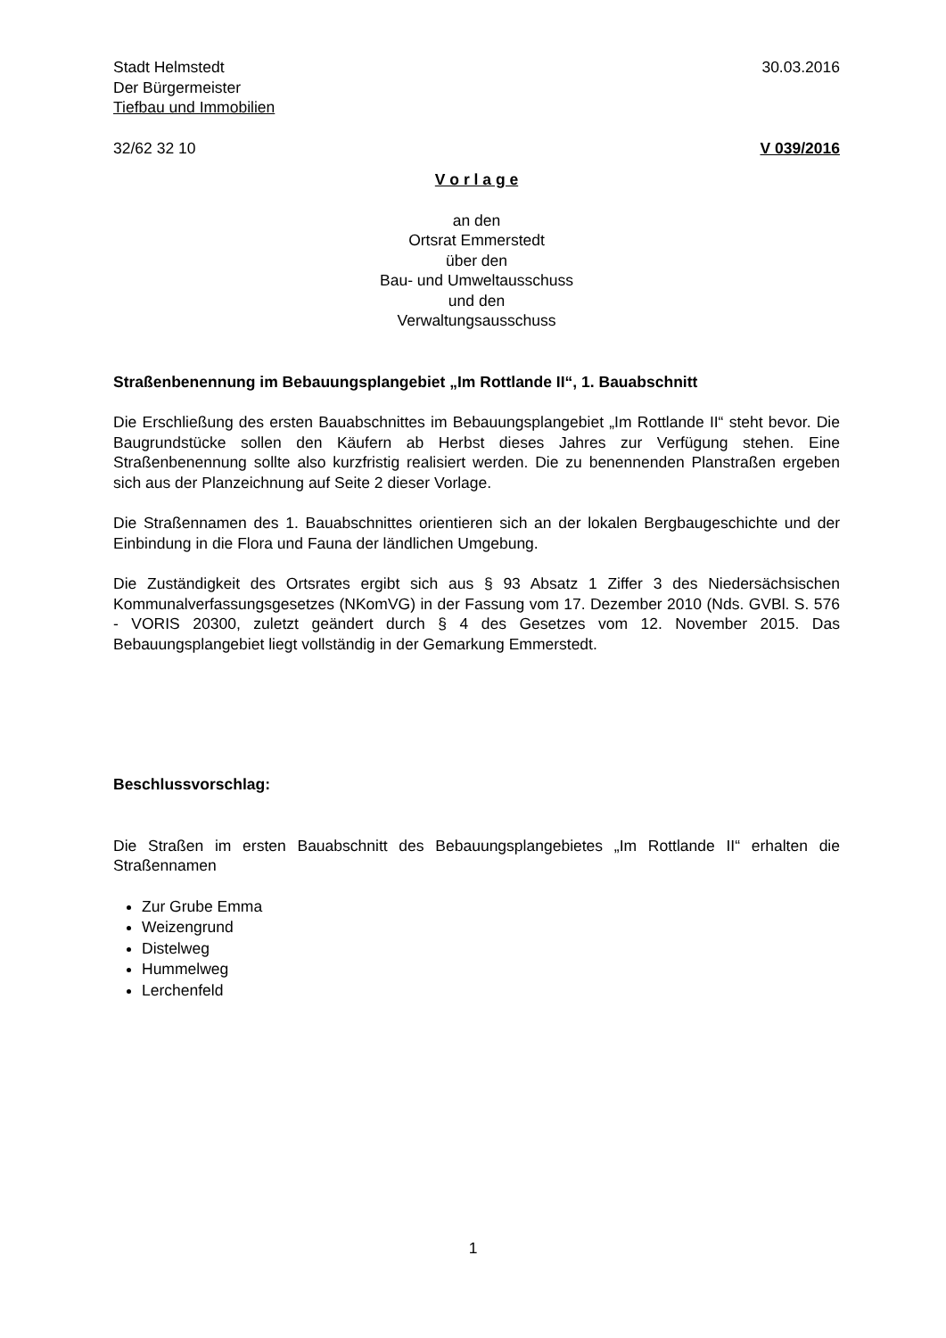Stadt Helmstedt 30.03.2016
Der Bürgermeister
Tiefbau und Immobilien
32/62 32 10 V 039/2016
V o r l a g e
an den
Ortsrat Emmerstedt
über den
Bau- und Umweltausschuss
und den
Verwaltungsausschuss
Straßenbenennung im Bebauungsplangebiet „Im Rottlande II“, 1. Bauabschnitt
Die Erschließung des ersten Bauabschnittes im Bebauungsplangebiet „Im Rottlande II“ steht bevor. Die Baugrundstücke sollen den Käufern ab Herbst dieses Jahres zur Verfügung stehen. Eine Straßenbenennung sollte also kurzfristig realisiert werden. Die zu benennenden Planstraßen ergeben sich aus der Planzeichnung auf Seite 2 dieser Vorlage.
Die Straßennamen des 1. Bauabschnittes orientieren sich an der lokalen Bergbaugeschichte und der Einbindung in die Flora und Fauna der ländlichen Umgebung.
Die Zuständigkeit des Ortsrates ergibt sich aus § 93 Absatz 1 Ziffer 3 des Niedersächsischen Kommunalverfassungsgesetzes (NKomVG) in der Fassung vom 17. Dezember 2010 (Nds. GVBl. S. 576 - VORIS 20300, zuletzt geändert durch § 4 des Gesetzes vom 12. November 2015. Das Bebauungsplangebiet liegt vollständig in der Gemarkung Emmerstedt.
Beschlussvorschlag:
Die Straßen im ersten Bauabschnitt des Bebauungsplangebietes „Im Rottlande II“ erhalten die Straßennamen
Zur Grube Emma
Weizengrund
Distelweg
Hummelweg
Lerchenfeld
1